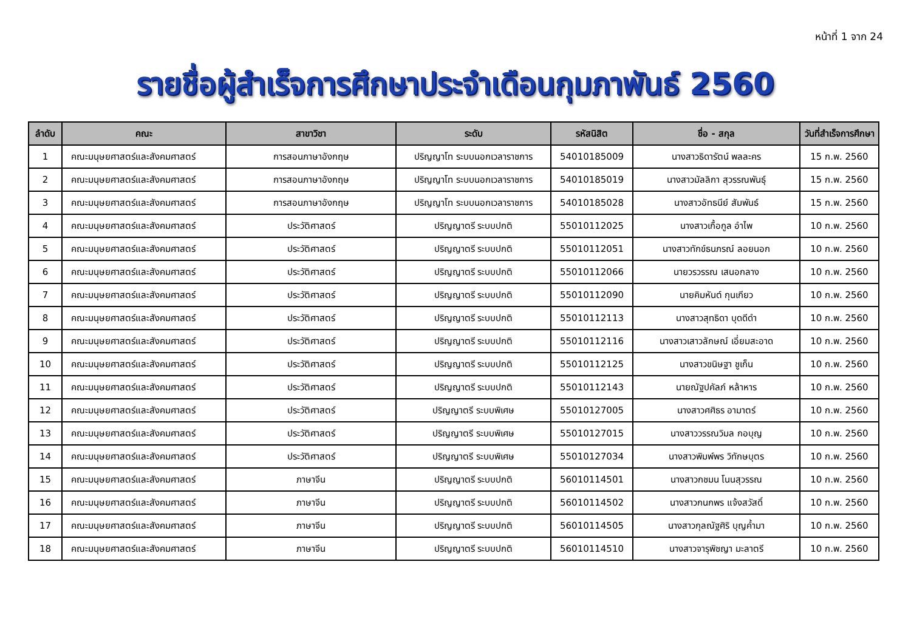หน้าที่ 1 จาก 24
รายชื่อผู้สำเร็จการศึกษาประจำเดือนกุมภาพันธ์ 2560
| ลำดับ | คณะ | สาขาวิชา | ระดับ | รหัสนิสิต | ชื่อ - สกุล | วันที่สำเร็จการศึกษา |
| --- | --- | --- | --- | --- | --- | --- |
| 1 | คณะมนุษยศาสตร์และสังคมศาสตร์ | การสอนภาษาอังกฤษ | ปริญญาโท ระบบนอกเวลาราชการ | 54010185009 | นางสาวธิดารัตน์ พลละคร | 15 ก.พ. 2560 |
| 2 | คณะมนุษยศาสตร์และสังคมศาสตร์ | การสอนภาษาอังกฤษ | ปริญญาโท ระบบนอกเวลาราชการ | 54010185019 | นางสาวมัลลิกา สุวรรณพันธุ์ | 15 ก.พ. 2560 |
| 3 | คณะมนุษยศาสตร์และสังคมศาสตร์ | การสอนภาษาอังกฤษ | ปริญญาโท ระบบนอกเวลาราชการ | 54010185028 | นางสาวอัทธนีย์ สัมพันธ์ | 15 ก.พ. 2560 |
| 4 | คณะมนุษยศาสตร์และสังคมศาสตร์ | ประวัติศาสตร์ | ปริญญาตรี ระบบปกติ | 55010112025 | นางสาวเกื้อกูล อำไพ | 10 ก.พ. 2560 |
| 5 | คณะมนุษยศาสตร์และสังคมศาสตร์ | ประวัติศาสตร์ | ปริญญาตรี ระบบปกติ | 55010112051 | นางสาวทักข์ธนภรณ์ ลอยนอก | 10 ก.พ. 2560 |
| 6 | คณะมนุษยศาสตร์และสังคมศาสตร์ | ประวัติศาสตร์ | ปริญญาตรี ระบบปกติ | 55010112066 | นายวรวรรณ เสนอกลาง | 10 ก.พ. 2560 |
| 7 | คณะมนุษยศาสตร์และสังคมศาสตร์ | ประวัติศาสตร์ | ปริญญาตรี ระบบปกติ | 55010112090 | นายคิมหันต์ กุนเกียว | 10 ก.พ. 2560 |
| 8 | คณะมนุษยศาสตร์และสังคมศาสตร์ | ประวัติศาสตร์ | ปริญญาตรี ระบบปกติ | 55010112113 | นางสาวสุทธิดา บุดดีดำ | 10 ก.พ. 2560 |
| 9 | คณะมนุษยศาสตร์และสังคมศาสตร์ | ประวัติศาสตร์ | ปริญญาตรี ระบบปกติ | 55010112116 | นางสาวเสาวลักษณ์ เอี่ยมสะอาด | 10 ก.พ. 2560 |
| 10 | คณะมนุษยศาสตร์และสังคมศาสตร์ | ประวัติศาสตร์ | ปริญญาตรี ระบบปกติ | 55010112125 | นางสาวขนิษฐา ชูเก็น | 10 ก.พ. 2560 |
| 11 | คณะมนุษยศาสตร์และสังคมศาสตร์ | ประวัติศาสตร์ | ปริญญาตรี ระบบปกติ | 55010112143 | นายณัฐปคัลภ์ หล้าหาร | 10 ก.พ. 2560 |
| 12 | คณะมนุษยศาสตร์และสังคมศาสตร์ | ประวัติศาสตร์ | ปริญญาตรี ระบบพิเศษ | 55010127005 | นางสาวศศิธร อามาตร์ | 10 ก.พ. 2560 |
| 13 | คณะมนุษยศาสตร์และสังคมศาสตร์ | ประวัติศาสตร์ | ปริญญาตรี ระบบพิเศษ | 55010127015 | นางสาววรรณวิมล กอบุญ | 10 ก.พ. 2560 |
| 14 | คณะมนุษยศาสตร์และสังคมศาสตร์ | ประวัติศาสตร์ | ปริญญาตรี ระบบพิเศษ | 55010127034 | นางสาวพิมพ์พร วิทักษบุตร | 10 ก.พ. 2560 |
| 15 | คณะมนุษยศาสตร์และสังคมศาสตร์ | ภาษาจีน | ปริญญาตรี ระบบปกติ | 56010114501 | นางสาวกชมน โนนสุวรรณ | 10 ก.พ. 2560 |
| 16 | คณะมนุษยศาสตร์และสังคมศาสตร์ | ภาษาจีน | ปริญญาตรี ระบบปกติ | 56010114502 | นางสาวกนกพร แจ้งสวัสดิ์ | 10 ก.พ. 2560 |
| 17 | คณะมนุษยศาสตร์และสังคมศาสตร์ | ภาษาจีน | ปริญญาตรี ระบบปกติ | 56010114505 | นางสาวกุลณัฐศิริ บุญค้ำมา | 10 ก.พ. 2560 |
| 18 | คณะมนุษยศาสตร์และสังคมศาสตร์ | ภาษาจีน | ปริญญาตรี ระบบปกติ | 56010114510 | นางสาวจารุพิชญา มะลาตรี | 10 ก.พ. 2560 |